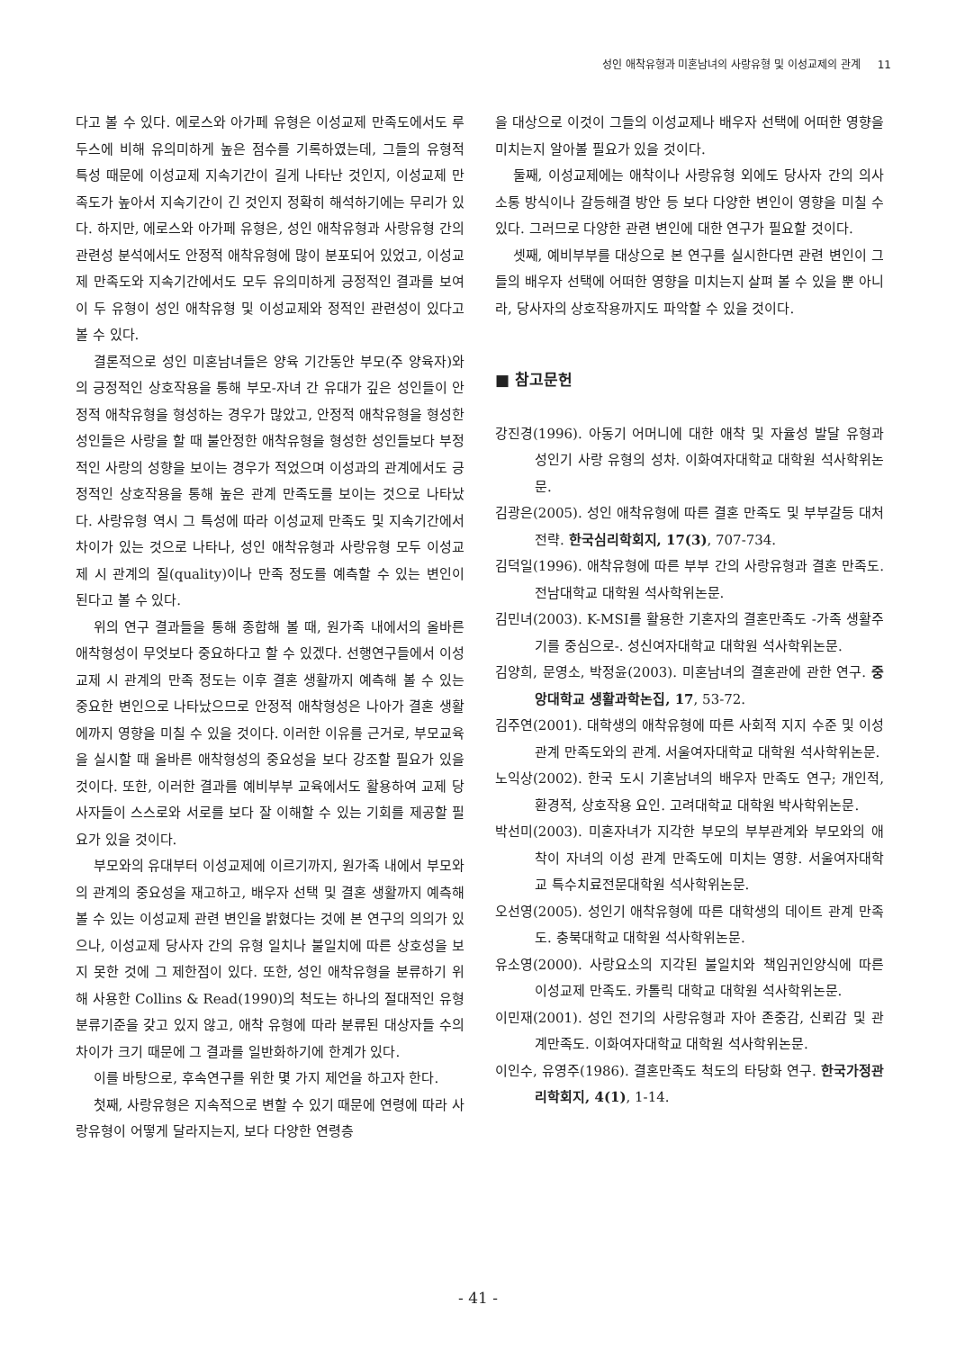성인 애착유형과 미혼남녀의 사랑유형 및 이성교제의 관계 11
다고 볼 수 있다. 에로스와 아가페 유형은 이성교제 만족도에서도 루두스에 비해 유의미하게 높은 점수를 기록하였는데, 그들의 유형적 특성 때문에 이성교제 지속기간이 길게 나타난 것인지, 이성교제 만족도가 높아서 지속기간이 긴 것인지 정확히 해석하기에는 무리가 있다. 하지만, 에로스와 아가페 유형은, 성인 애착유형과 사랑유형 간의 관련성 분석에서도 안정적 애착유형에 많이 분포되어 있었고, 이성교제 만족도와 지속기간에서도 모두 유의미하게 긍정적인 결과를 보여 이 두 유형이 성인 애착유형 및 이성교제와 정적인 관련성이 있다고 볼 수 있다.
결론적으로 성인 미혼남녀들은 양육 기간동안 부모(주 양육자)와의 긍정적인 상호작용을 통해 부모-자녀 간 유대가 깊은 성인들이 안정적 애착유형을 형성하는 경우가 많았고, 안정적 애착유형을 형성한 성인들은 사랑을 할 때 불안정한 애착유형을 형성한 성인들보다 부정적인 사랑의 성향을 보이는 경우가 적었으며 이성과의 관계에서도 긍정적인 상호작용을 통해 높은 관계 만족도를 보이는 것으로 나타났다. 사랑유형 역시 그 특성에 따라 이성교제 만족도 및 지속기간에서 차이가 있는 것으로 나타나, 성인 애착유형과 사랑유형 모두 이성교제 시 관계의 질(quality)이나 만족 정도를 예측할 수 있는 변인이 된다고 볼 수 있다.
위의 연구 결과들을 통해 종합해 볼 때, 원가족 내에서의 올바른 애착형성이 무엇보다 중요하다고 할 수 있겠다. 선행연구들에서 이성교제 시 관계의 만족 정도는 이후 결혼 생활까지 예측해 볼 수 있는 중요한 변인으로 나타났으므로 안정적 애착형성은 나아가 결혼 생활에까지 영향을 미칠 수 있을 것이다. 이러한 이유를 근거로, 부모교육을 실시할 때 올바른 애착형성의 중요성을 보다 강조할 필요가 있을 것이다. 또한, 이러한 결과를 예비부부 교육에서도 활용하여 교제 당사자들이 스스로와 서로를 보다 잘 이해할 수 있는 기회를 제공할 필요가 있을 것이다.
부모와의 유대부터 이성교제에 이르기까지, 원가족 내에서 부모와의 관계의 중요성을 재고하고, 배우자 선택 및 결혼 생활까지 예측해 볼 수 있는 이성교제 관련 변인을 밝혔다는 것에 본 연구의 의의가 있으나, 이성교제 당사자 간의 유형 일치나 불일치에 따른 상호성을 보지 못한 것에 그 제한점이 있다. 또한, 성인 애착유형을 분류하기 위해 사용한 Collins & Read(1990)의 척도는 하나의 절대적인 유형 분류기준을 갖고 있지 않고, 애착 유형에 따라 분류된 대상자들 수의 차이가 크기 때문에 그 결과를 일반화하기에 한계가 있다.
이를 바탕으로, 후속연구를 위한 몇 가지 제언을 하고자 한다.
첫째, 사랑유형은 지속적으로 변할 수 있기 때문에 연령에 따라 사랑유형이 어떻게 달라지는지, 보다 다양한 연령층
을 대상으로 이것이 그들의 이성교제나 배우자 선택에 어떠한 영향을 미치는지 알아볼 필요가 있을 것이다.
둘째, 이성교제에는 애착이나 사랑유형 외에도 당사자 간의 의사소통 방식이나 갈등해결 방안 등 보다 다양한 변인이 영향을 미칠 수 있다. 그러므로 다양한 관련 변인에 대한 연구가 필요할 것이다.
셋째, 예비부부를 대상으로 본 연구를 실시한다면 관련 변인이 그들의 배우자 선택에 어떠한 영향을 미치는지 살펴 볼 수 있을 뿐 아니라, 당사자의 상호작용까지도 파악할 수 있을 것이다.
■ 참고문헌
강진경(1996). 아동기 어머니에 대한 애착 및 자율성 발달 유형과 성인기 사랑 유형의 성차. 이화여자대학교 대학원 석사학위논문.
김광은(2005). 성인 애착유형에 따른 결혼 만족도 및 부부갈등 대처전략. 한국심리학회지, 17(3), 707-734.
김덕일(1996). 애착유형에 따른 부부 간의 사랑유형과 결혼 만족도. 전남대학교 대학원 석사학위논문.
김민녀(2003). K-MSI를 활용한 기혼자의 결혼만족도 -가족 생활주기를 중심으로-. 성신여자대학교 대학원 석사학위논문.
김양희, 문영소, 박정윤(2003). 미혼남녀의 결혼관에 관한 연구. 중앙대학교 생활과학논집, 17, 53-72.
김주연(2001). 대학생의 애착유형에 따른 사회적 지지 수준 및 이성 관계 만족도와의 관계. 서울여자대학교 대학원 석사학위논문.
노익상(2002). 한국 도시 기혼남녀의 배우자 만족도 연구; 개인적, 환경적, 상호작용 요인. 고려대학교 대학원 박사학위논문.
박선미(2003). 미혼자녀가 지각한 부모의 부부관계와 부모와의 애착이 자녀의 이성 관계 만족도에 미치는 영향. 서울여자대학교 특수치료전문대학원 석사학위논문.
오선영(2005). 성인기 애착유형에 따른 대학생의 데이트 관계 만족도. 충북대학교 대학원 석사학위논문.
유소영(2000). 사랑요소의 지각된 불일치와 책임귀인양식에 따른 이성교제 만족도. 카톨릭 대학교 대학원 석사학위논문.
이민재(2001). 성인 전기의 사랑유형과 자아 존중감, 신뢰감 및 관계만족도. 이화여자대학교 대학원 석사학위논문.
이인수, 유영주(1986). 결혼만족도 척도의 타당화 연구. 한국가정관리학회지, 4(1), 1-14.
- 41 -